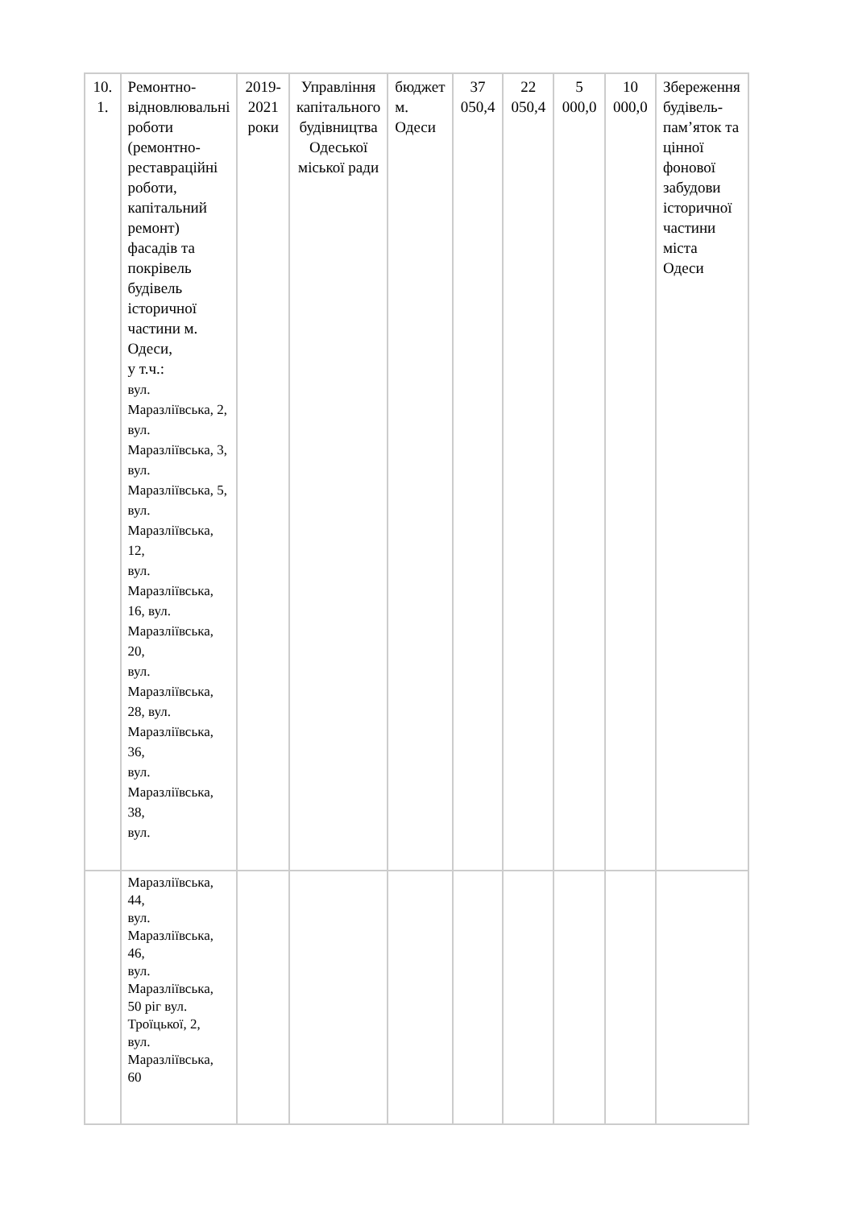| 10. 1. | Ремонтно- відновлювальні роботи (ремонтно-реставраційні роботи, капітальний ремонт) фасадів та покрівель будівель історичної частини м. Одеси, у т.ч.: вул. Маразліївська, 2, вул. Маразліївська, 3, вул. Маразліївська, 5, вул. Маразліївська, 12, вул. Маразліївська, 16, вул. Маразліївська, 20, вул. Маразліївська, 28, вул. Маразліївська, 36, вул. Маразліївська, 38, вул. | 2019-2021 роки | Управління капітального будівництва Одеської міської ради | бюджет м. Одеси | 37 050,4 | 22 050,4 | 5 000,0 | 10 000,0 | Збереження будівель-пам’яток та цінної фонової забудови історичної частини міста Одеси |
| | Маразліївська, 44, вул. Маразліївська, 46, вул. Маразліївська, 50 ріг вул. Троїцької, 2, вул. Маразліївська, 60 | | | | | | | | |